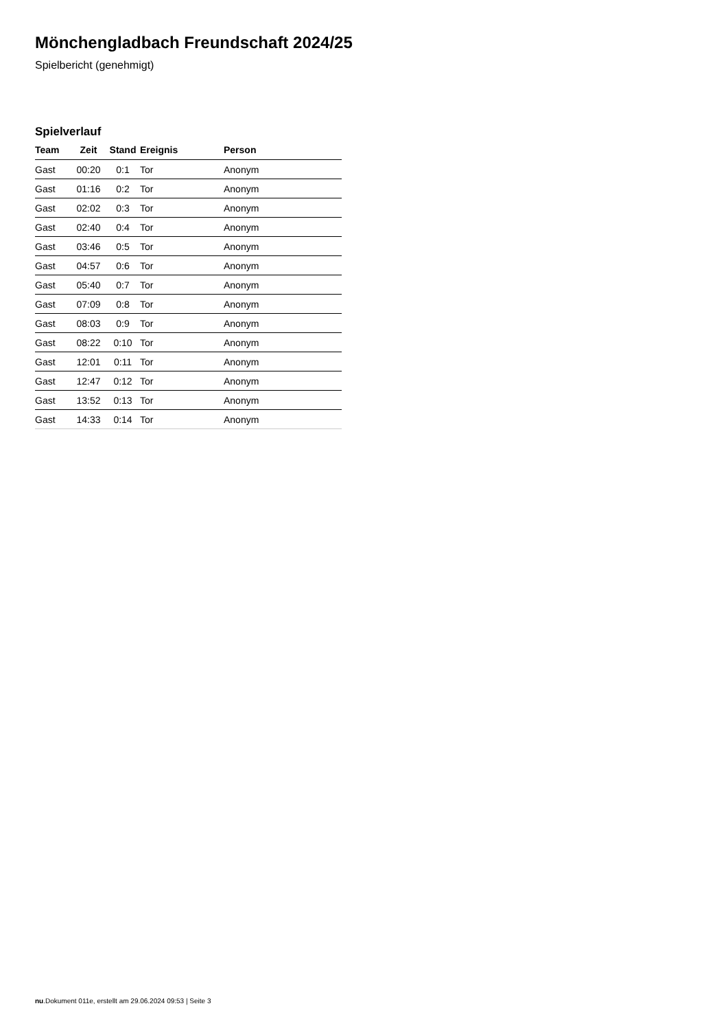Mönchengladbach Freundschaft 2024/25
Spielbericht (genehmigt)
Spielverlauf
| Team | Zeit | Stand | Ereignis | Person |
| --- | --- | --- | --- | --- |
| Gast | 00:20 | 0:1 | Tor | Anonym |
| Gast | 01:16 | 0:2 | Tor | Anonym |
| Gast | 02:02 | 0:3 | Tor | Anonym |
| Gast | 02:40 | 0:4 | Tor | Anonym |
| Gast | 03:46 | 0:5 | Tor | Anonym |
| Gast | 04:57 | 0:6 | Tor | Anonym |
| Gast | 05:40 | 0:7 | Tor | Anonym |
| Gast | 07:09 | 0:8 | Tor | Anonym |
| Gast | 08:03 | 0:9 | Tor | Anonym |
| Gast | 08:22 | 0:10 | Tor | Anonym |
| Gast | 12:01 | 0:11 | Tor | Anonym |
| Gast | 12:47 | 0:12 | Tor | Anonym |
| Gast | 13:52 | 0:13 | Tor | Anonym |
| Gast | 14:33 | 0:14 | Tor | Anonym |
nu.Dokument 011e, erstellt am 29.06.2024 09:53 | Seite 3